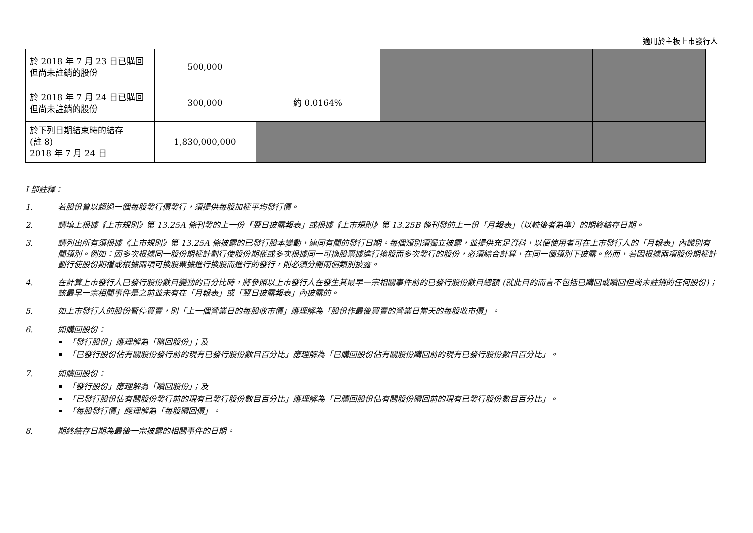適用於主板上市發行人
| 於 2018 年 7 月 23 日已購回 但尚未註銷的股份 | 500,000 | | | | |
| 於 2018 年 7 月 24 日已購回 但尚未註銷的股份 | 300,000 | 約 0.0164% | | | |
| 於下列日期結束時的結存 (註 8) 2018 年 7 月 24 日 | 1,830,000,000 | | | | |
I 部註釋：
1. 若股份曾以超過一個每股發行價發行，須提供每股加權平均發行價。
2. 請填上根據《上市規則》第 13.25A 條刊發的上一份「翌日披露報表」或根據《上市規則》第 13.25B 條刊發的上一份「月報表」（以較後者為準）的期終結存日期。
3. 請列出所有須根據《上市規則》第 13.25A 條披露的已發行股本變動，連同有關的發行日期。每個類別須獨立披露，並提供充足資料，以便使用者可在上市發行人的「月報表」內識別有關類別。例如：因多次根據同一股份期權計劃行使股份期權或多次根據同一可換股票據進行換股而多次發行的股份，必須綜合計算，在同一個類別下披露。然而，若因根據兩項股份期權計劃行使股份期權或根據兩項可換股票據進行換股而進行的發行，則必須分開兩個類別披露。
4. 在計算上市發行人已發行股份數目變動的百分比時，將參照以上市發行人在發生其最早一宗相關事件前的已發行股份數目總額 (就此目的而言不包括已購回或贖回但尚未註銷的任何股份)；該最早一宗相關事件是之前並未有在「月報表」或「翌日披露報表」內披露的。
5. 如上市發行人的股份暫停買賣，則「上一個營業日的每股收市價」應理解為「股份作最後買賣的營業日當天的每股收市價」。
6. 如購回股份：
「發行股份」應理解為「購回股份」；及
「已發行股份佔有關股份發行前的現有已發行股份數目百分比」應理解為「已購回股份佔有關股份購回前的現有已發行股份數目百分比」。
7. 如贖回股份：
「發行股份」應理解為「贖回股份」；及
「已發行股份佔有關股份發行前的現有已發行股份數目百分比」應理解為「已贖回股份佔有關股份贖回前的現有已發行股份數目百分比」。
「每股發行價」應理解為「每股贖回價」。
8. 期終結存日期為最後一宗披露的相關事件的日期。